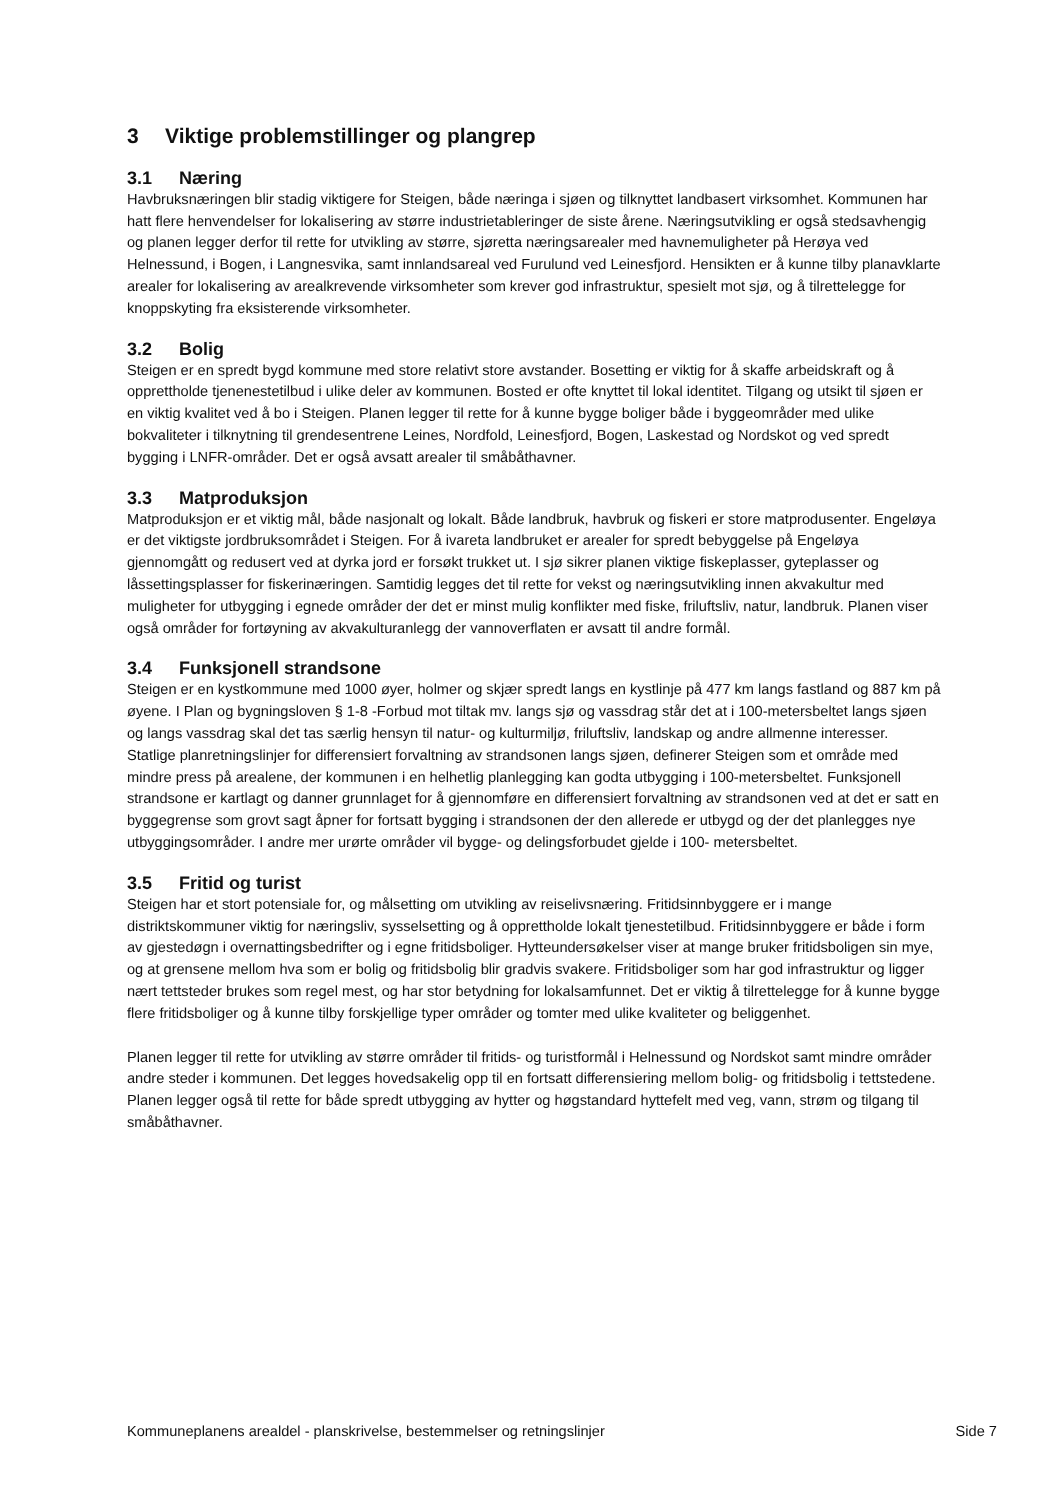3 Viktige problemstillinger og plangrep
3.1 Næring
Havbruksnæringen blir stadig viktigere for Steigen, både næringa i sjøen og tilknyttet landbasert virksomhet. Kommunen har hatt flere henvendelser for lokalisering av større industrietableringer de siste årene. Næringsutvikling er også stedsavhengig og planen legger derfor til rette for utvikling av større, sjøretta næringsarealer med havnemuligheter på Herøya ved Helnessund, i Bogen, i Langnesvika, samt innlandsareal ved Furulund ved Leinesfjord. Hensikten er å kunne tilby planavklarte arealer for lokalisering av arealkrevende virksomheter som krever god infrastruktur, spesielt mot sjø, og å tilrettelegge for knoppskyting fra eksisterende virksomheter.
3.2 Bolig
Steigen er en spredt bygd kommune med store relativt store avstander. Bosetting er viktig for å skaffe arbeidskraft og å opprettholde tjenenestetilbud i ulike deler av kommunen. Bosted er ofte knyttet til lokal identitet. Tilgang og utsikt til sjøen er en viktig kvalitet ved å bo i Steigen. Planen legger til rette for å kunne bygge boliger både i byggeområder med ulike bokvaliteter i tilknytning til grendesentrene Leines, Nordfold, Leinesfjord, Bogen, Laskestad og Nordskot og ved spredt bygging i LNFR-områder. Det er også avsatt arealer til småbåthavner.
3.3 Matproduksjon
Matproduksjon er et viktig mål, både nasjonalt og lokalt. Både landbruk, havbruk og fiskeri er store matprodusenter. Engeløya er det viktigste jordbruksområdet i Steigen. For å ivareta landbruket er arealer for spredt bebyggelse på Engeløya gjennomgått og redusert ved at dyrka jord er forsøkt trukket ut. I sjø sikrer planen viktige fiskeplasser, gyteplasser og låssettingsplasser for fiskerinæringen. Samtidig legges det til rette for vekst og næringsutvikling innen akvakultur med muligheter for utbygging i egnede områder der det er minst mulig konflikter med fiske, friluftsliv, natur, landbruk. Planen viser også områder for fortøyning av akvakulturanlegg der vannoverflaten er avsatt til andre formål.
3.4 Funksjonell strandsone
Steigen er en kystkommune med 1000 øyer, holmer og skjær spredt langs en kystlinje på 477 km langs fastland og 887 km på øyene. I Plan og bygningsloven § 1-8 -Forbud mot tiltak mv. langs sjø og vassdrag står det at i 100-metersbeltet langs sjøen og langs vassdrag skal det tas særlig hensyn til natur- og kulturmiljø, friluftsliv, landskap og andre allmenne interesser. Statlige planretningslinjer for differensiert forvaltning av strandsonen langs sjøen, definerer Steigen som et område med mindre press på arealene, der kommunen i en helhetlig planlegging kan godta utbygging i 100-metersbeltet. Funksjonell strandsone er kartlagt og danner grunnlaget for å gjennomføre en differensiert forvaltning av strandsonen ved at det er satt en byggegrense som grovt sagt åpner for fortsatt bygging i strandsonen der den allerede er utbygd og der det planlegges nye utbyggingsområder. I andre mer urørte områder vil bygge- og delingsforbudet gjelde i 100- metersbeltet.
3.5 Fritid og turist
Steigen har et stort potensiale for, og målsetting om utvikling av reiselivsnæring. Fritidsinnbyggere er i mange distriktskommuner viktig for næringsliv, sysselsetting og å opprettholde lokalt tjenestetilbud. Fritidsinnbyggere er både i form av gjestedøgn i overnattingsbedrifter og i egne fritidsboliger. Hytteundersøkelser viser at mange bruker fritidsboligen sin mye, og at grensene mellom hva som er bolig og fritidsbolig blir gradvis svakere. Fritidsboliger som har god infrastruktur og ligger nært tettsteder brukes som regel mest, og har stor betydning for lokalsamfunnet. Det er viktig å tilrettelegge for å kunne bygge flere fritidsboliger og å kunne tilby forskjellige typer områder og tomter med ulike kvaliteter og beliggenhet.
Planen legger til rette for utvikling av større områder til fritids- og turistformål i Helnessund og Nordskot samt mindre områder andre steder i kommunen. Det legges hovedsakelig opp til en fortsatt differensiering mellom bolig- og fritidsbolig i tettstedene. Planen legger også til rette for både spredt utbygging av hytter og høgstandard hyttefelt med veg, vann, strøm og tilgang til småbåthavner.
Kommuneplanens arealdel - planskrivelse, bestemmelser og retningslinjer Side 7